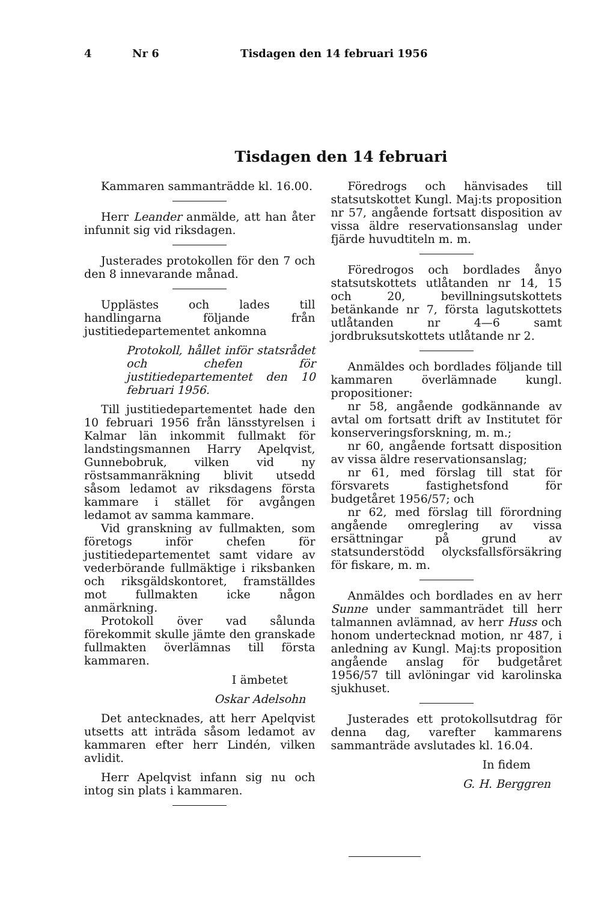4 Nr 6 Tisdagen den 14 februari 1956
Tisdagen den 14 februari
Kammaren sammanträdde kl. 16.00.
Herr Leander anmälde, att han åter infunnit sig vid riksdagen.
Justerades protokollen för den 7 och den 8 innevarande månad.
Upplästes och lades till handlingarna följande från justitiedepartementet ankomna
Protokoll, hållet inför statsrådet och chefen för justitiedepartementet den 10 februari 1956.
Till justitiedepartementet hade den 10 februari 1956 från länsstyrelsen i Kalmar län inkommit fullmakt för landstingsmannen Harry Apelqvist, Gunnebobruk, vilken vid ny röstsammanräkning blivit utsedd såsom ledamot av riksdagens första kammare i stället för avgången ledamot av samma kammare.
Vid granskning av fullmakten, som företogs inför chefen för justitiedepartementet samt vidare av vederbörande fullmäktige i riksbanken och riksgäldskontoret, framställdes mot fullmakten icke någon anmärkning.
Protokoll över vad sålunda förekommit skulle jämte den granskade fullmakten överlämnas till första kammaren.
I ämbetet
Oskar Adelsohn
Det antecknades, att herr Apelqvist utsetts att inträda såsom ledamot av kammaren efter herr Lindén, vilken avlidit.
Herr Apelqvist infann sig nu och intog sin plats i kammaren.
Föredrogs och hänvisades till statsutskottet Kungl. Maj:ts proposition nr 57, angående fortsatt disposition av vissa äldre reservationsanslag under fjärde huvudtiteln m. m.
Föredrogos och bordlades ånyo statsutskottets utlåtanden nr 14, 15 och 20, bevillningsutskottets betänkande nr 7, första lagutskottets utlåtanden nr 4—6 samt jordbruksutskottets utlåtande nr 2.
Anmäldes och bordlades följande till kammaren överlämnade kungl. propositioner:
nr 58, angående godkännande av avtal om fortsatt drift av Institutet för konserveringsforskning, m. m.;
nr 60, angående fortsatt disposition av vissa äldre reservationsanslag;
nr 61, med förslag till stat för försvarets fastighetsfond för budgetåret 1956/57; och
nr 62, med förslag till förordning angående omreglering av vissa ersättningar på grund av statsunderstödd olycksfallsförsäkring för fiskare, m. m.
Anmäldes och bordlades en av herr Sunne under sammanträdet till herr talmannen avlämnad, av herr Huss och honom undertecknad motion, nr 487, i anledning av Kungl. Maj:ts proposition angående anslag för budgetåret 1956/57 till avlöningar vid karolinska sjukhuset.
Justerades ett protokollsutdrag för denna dag, varefter kammarens sammanträde avslutades kl. 16.04.
In fidem
G. H. Berggren